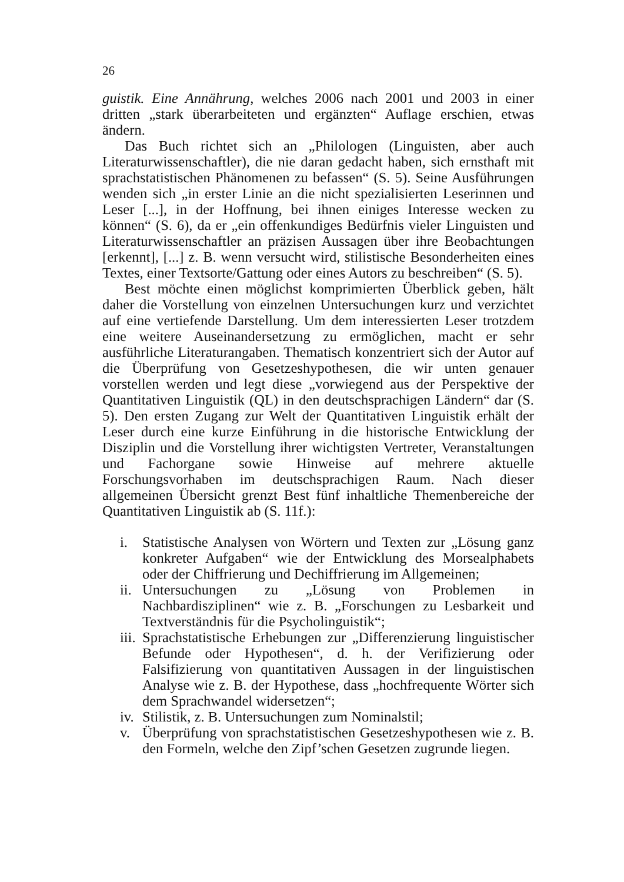26
guistik. Eine Annährung, welches 2006 nach 2001 und 2003 in einer dritten „stark überarbeiteten und ergänzten“ Auflage erschien, etwas ändern.
Das Buch richtet sich an „Philologen (Linguisten, aber auch Literaturwissenschaftler), die nie daran gedacht haben, sich ernsthaft mit sprachstatistischen Phänomenen zu befassen“ (S. 5). Seine Ausführungen wenden sich „in erster Linie an die nicht spezialisierten Leserinnen und Leser [...], in der Hoffnung, bei ihnen einiges Interesse wecken zu können“ (S. 6), da er „ein offenkundiges Bedürfnis vieler Linguisten und Literaturwissenschaftler an präzisen Aussagen über ihre Beobachtungen [erkennt], [...] z. B. wenn versucht wird, stilistische Besonderheiten eines Textes, einer Textsorte/Gattung oder eines Autors zu beschreiben“ (S. 5).
Best möchte einen möglichst komprimierten Überblick geben, hält daher die Vorstellung von einzelnen Untersuchungen kurz und verzichtet auf eine vertiefende Darstellung. Um dem interessierten Leser trotzdem eine weitere Auseinandersetzung zu ermöglichen, macht er sehr ausführliche Literaturangaben. Thematisch konzentriert sich der Autor auf die Überprüfung von Gesetzeshypothesen, die wir unten genauer vorstellen werden und legt diese „vorwiegend aus der Perspektive der Quantitativen Linguistik (QL) in den deutschsprachigen Ländern“ dar (S. 5). Den ersten Zugang zur Welt der Quantitativen Linguistik erhält der Leser durch eine kurze Einführung in die historische Entwicklung der Disziplin und die Vorstellung ihrer wichtigsten Vertreter, Veranstaltungen und Fachorgane sowie Hinweise auf mehrere aktuelle Forschungsvorhaben im deutschsprachigen Raum. Nach dieser allgemeinen Übersicht grenzt Best fünf inhaltliche Themenbereiche der Quantitativen Linguistik ab (S. 11f.):
i. Statistische Analysen von Wörtern und Texten zur „Lösung ganz konkreter Aufgaben“ wie der Entwicklung des Morsealphabets oder der Chiffrierung und Dechiffrierung im Allgemeinen;
ii. Untersuchungen zu „Lösung von Problemen in Nachbardisziplinen“ wie z. B. „Forschungen zu Lesbarkeit und Textverständnis für die Psycholinguistik“;
iii. Sprachstatistische Erhebungen zur „Differenzierung linguistischer Befunde oder Hypothesen“, d. h. der Verifizierung oder Falsifizierung von quantitativen Aussagen in der linguistischen Analyse wie z. B. der Hypothese, dass „hochfrequente Wörter sich dem Sprachwandel widersetzen“;
iv. Stilistik, z. B. Untersuchungen zum Nominalstil;
v. Überprüfung von sprachstatistischen Gesetzeshypothesen wie z. B. den Formeln, welche den Zipf’schen Gesetzen zugrunde liegen.